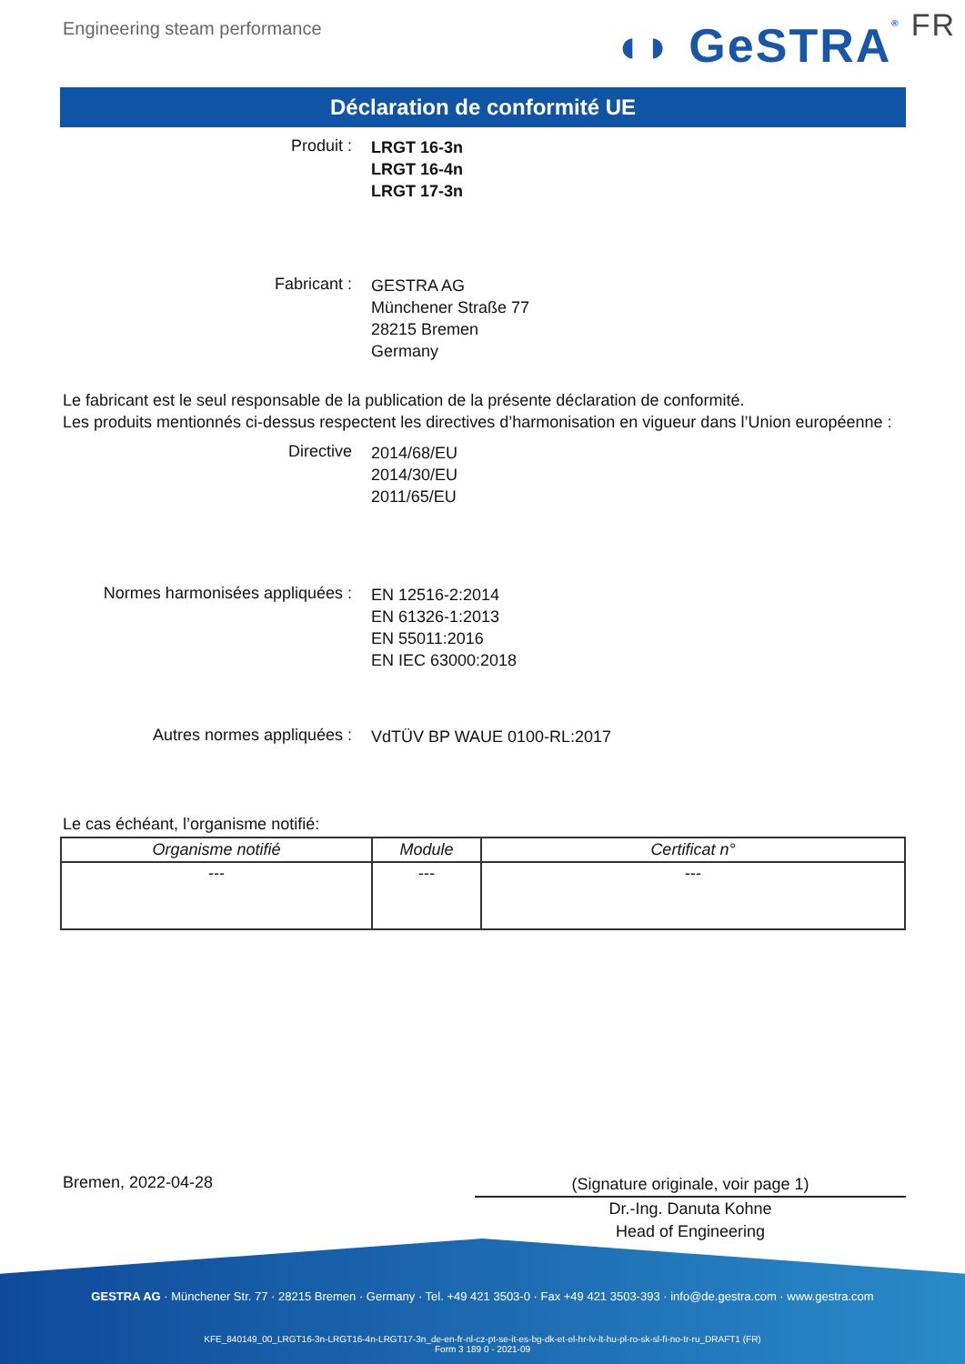Engineering steam performance
◖◗ GeSTRA ® FR
Déclaration de conformité UE
Produit :
LRGT 16-3n
LRGT 16-4n
LRGT 17-3n
Fabricant :
GESTRA AG
Münchener Straße 77
28215 Bremen
Germany
Le fabricant est le seul responsable de la publication de la présente déclaration de conformité.
Les produits mentionnés ci-dessus respectent les directives d’harmonisation en vigueur dans l’Union européenne :
Directive
2014/68/EU
2014/30/EU
2011/65/EU
Normes harmonisées appliquées :
EN 12516-2:2014
EN 61326-1:2013
EN 55011:2016
EN IEC 63000:2018
Autres normes appliquées :
VdTÜV BP WAUE 0100-RL:2017
Le cas échéant, l’organisme notifié:
| Organisme notifié | Module | Certificat n° |
| --- | --- | --- |
| --- | --- | --- |
Bremen, 2022-04-28
(Signature originale, voir page 1)
Dr.-Ing. Danuta Kohne
Head of Engineering
GESTRA AG · Münchener Str. 77 · 28215 Bremen · Germany · Tel. +49 421 3503-0 · Fax +49 421 3503-393 · info@de.gestra.com · www.gestra.com
KFE_840149_00_LRGT16-3n-LRGT16-4n-LRGT17-3n_de-en-fr-nl-cz-pt-se-it-es-bg-dk-et-el-hr-lv-lt-hu-pl-ro-sk-sl-fi-no-tr-ru_DRAFT1 (FR)
Form 3 189 0 - 2021-09